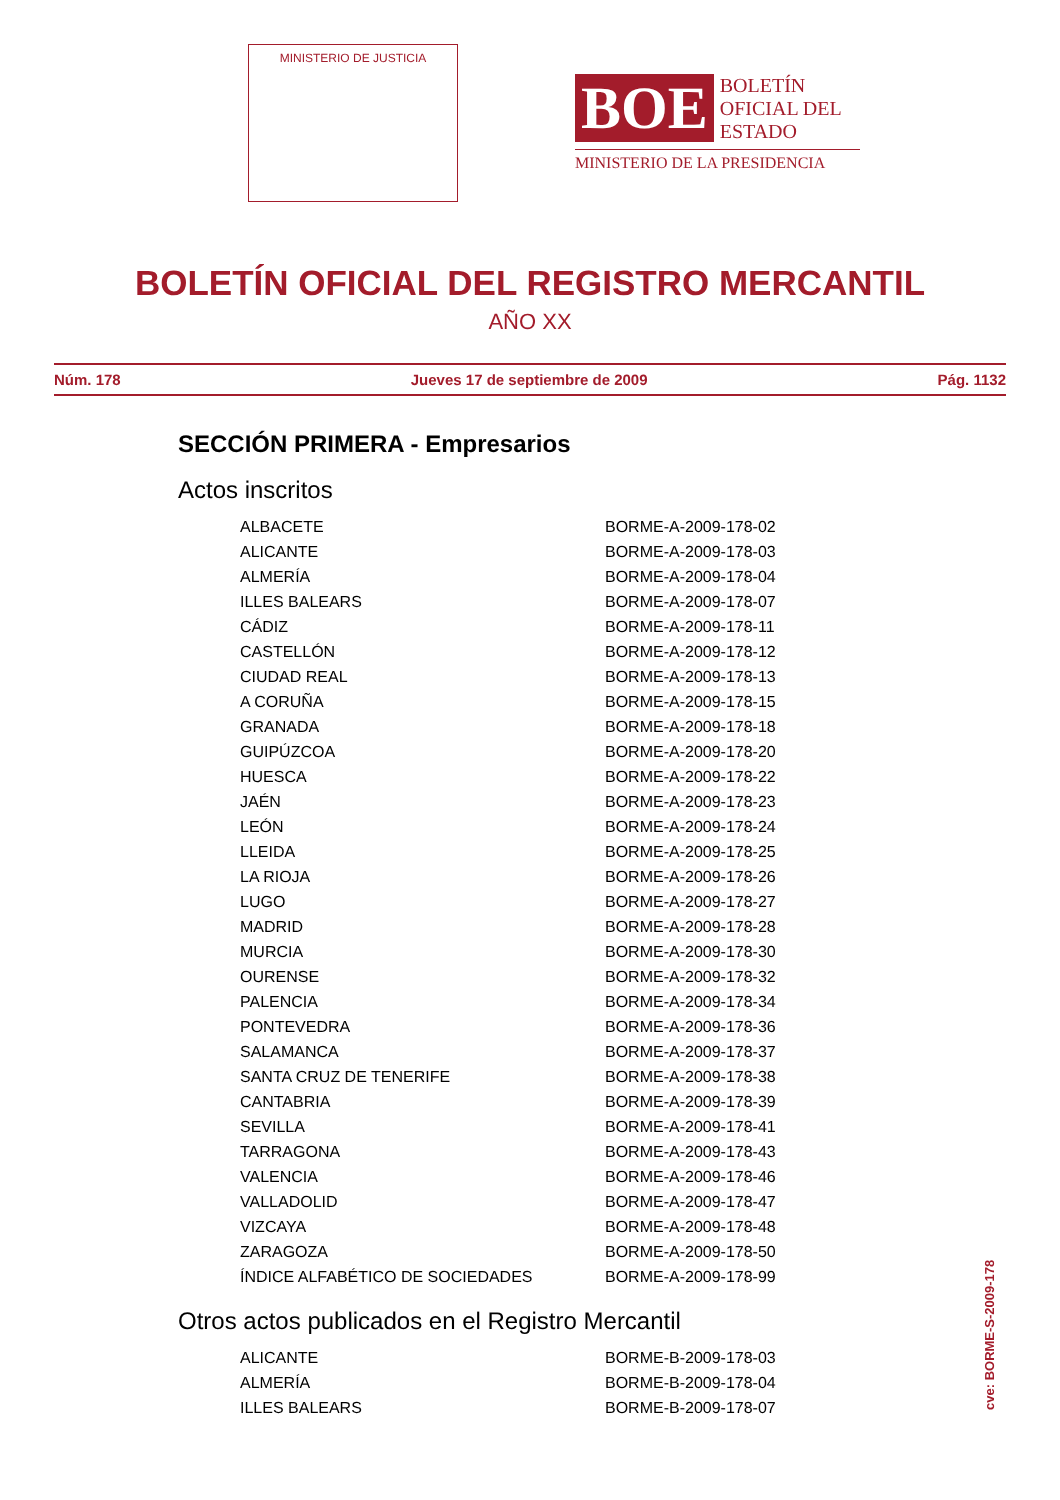MINISTERIO DE JUSTICIA
BOE BOLETÍN
OFICIAL DEL
ESTADO
MINISTERIO DE LA PRESIDENCIA
BOLETÍN OFICIAL DEL REGISTRO MERCANTIL
AÑO XX
Núm. 178 Jueves 17 de septiembre de 2009 Pág. 1132
SECCIÓN PRIMERA - Empresarios
Actos inscritos
| ALBACETE | BORME-A-2009-178-02 |
| ALICANTE | BORME-A-2009-178-03 |
| ALMERÍA | BORME-A-2009-178-04 |
| ILLES BALEARS | BORME-A-2009-178-07 |
| CÁDIZ | BORME-A-2009-178-11 |
| CASTELLÓN | BORME-A-2009-178-12 |
| CIUDAD REAL | BORME-A-2009-178-13 |
| A CORUÑA | BORME-A-2009-178-15 |
| GRANADA | BORME-A-2009-178-18 |
| GUIPÚZCOA | BORME-A-2009-178-20 |
| HUESCA | BORME-A-2009-178-22 |
| JAÉN | BORME-A-2009-178-23 |
| LEÓN | BORME-A-2009-178-24 |
| LLEIDA | BORME-A-2009-178-25 |
| LA RIOJA | BORME-A-2009-178-26 |
| LUGO | BORME-A-2009-178-27 |
| MADRID | BORME-A-2009-178-28 |
| MURCIA | BORME-A-2009-178-30 |
| OURENSE | BORME-A-2009-178-32 |
| PALENCIA | BORME-A-2009-178-34 |
| PONTEVEDRA | BORME-A-2009-178-36 |
| SALAMANCA | BORME-A-2009-178-37 |
| SANTA CRUZ DE TENERIFE | BORME-A-2009-178-38 |
| CANTABRIA | BORME-A-2009-178-39 |
| SEVILLA | BORME-A-2009-178-41 |
| TARRAGONA | BORME-A-2009-178-43 |
| VALENCIA | BORME-A-2009-178-46 |
| VALLADOLID | BORME-A-2009-178-47 |
| VIZCAYA | BORME-A-2009-178-48 |
| ZARAGOZA | BORME-A-2009-178-50 |
| ÍNDICE ALFABÉTICO DE SOCIEDADES | BORME-A-2009-178-99 |
Otros actos publicados en el Registro Mercantil
| ALICANTE | BORME-B-2009-178-03 |
| ALMERÍA | BORME-B-2009-178-04 |
| ILLES BALEARS | BORME-B-2009-178-07 |
cve: BORME-S-2009-178